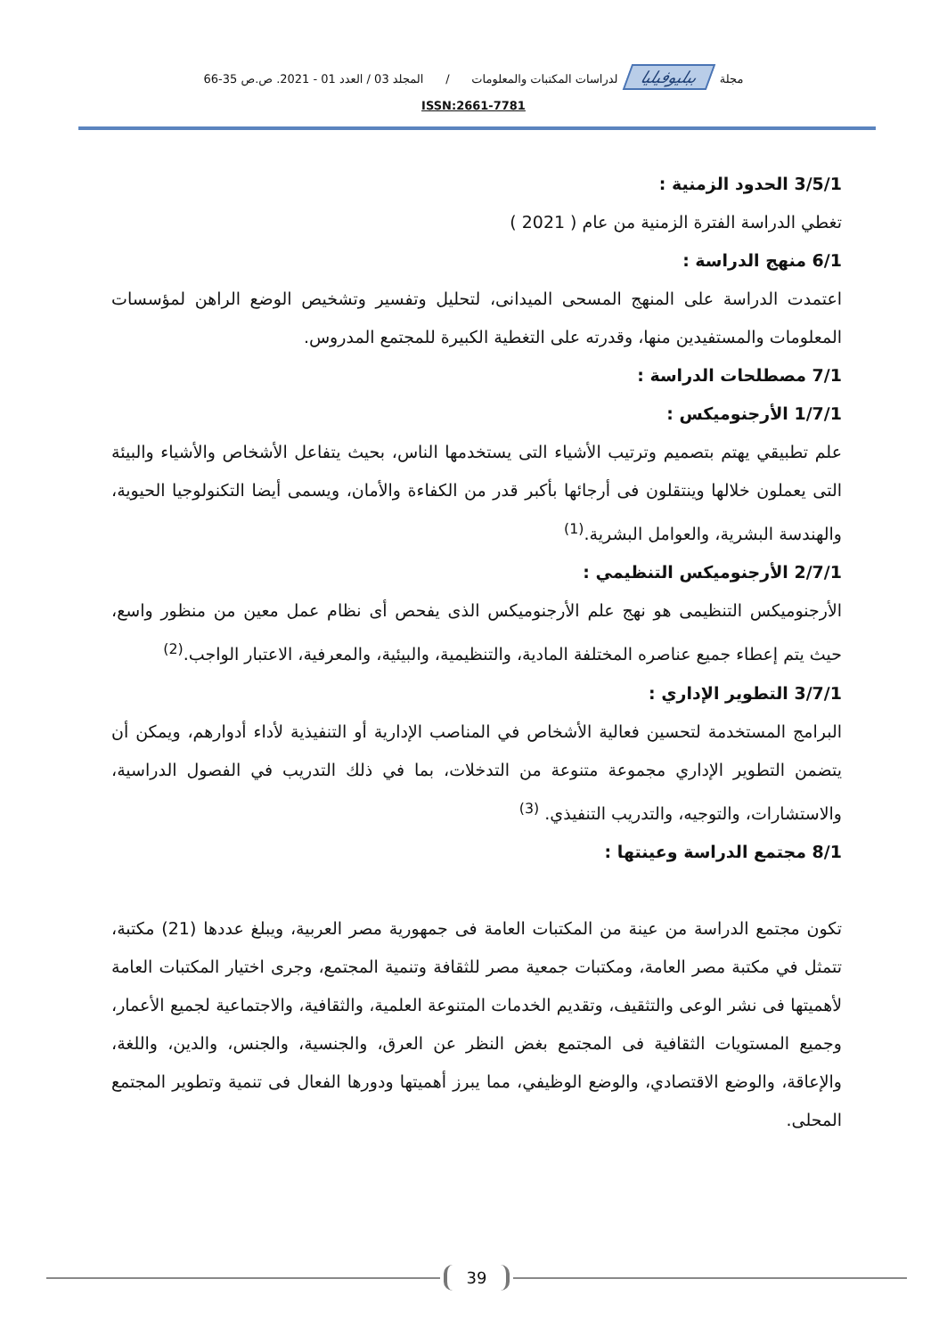مجلة ببليوفيليا لدراسات المكتبات والمعلومات / المجلد 03 / العدد 01 - 2021. ص.ص 35-66
ISSN:2661-7781
3/5/1 الحدود الزمنية :
تغطي الدراسة الفترة الزمنية من عام ( 2021 )
6/1 منهج الدراسة :
اعتمدت الدراسة على المنهج المسحى الميدانى، لتحليل وتفسير وتشخيص الوضع الراهن لمؤسسات المعلومات والمستفيدين منها، وقدرته على التغطية الكبيرة للمجتمع المدروس.
7/1 مصطلحات الدراسة :
1/7/1 الأرجنوميكس :
علم تطبيقي يهتم بتصميم وترتيب الأشياء التى يستخدمها الناس، بحيث يتفاعل الأشخاص والأشياء والبيئة التى يعملون خلالها وينتقلون فى أرجائها بأكبر قدر من الكفاءة والأمان، ويسمى أيضا التكنولوجيا الحيوية، والهندسة البشرية، والعوامل البشرية.<sup>(1)</sup>
2/7/1 الأرجنوميكس التنظيمي :
الأرجنوميكس التنظيمى هو نهج علم الأرجنوميكس الذى يفحص أى نظام عمل معين من منظور واسع، حيث يتم إعطاء جميع عناصره المختلفة المادية، والتنظيمية، والبيئية، والمعرفية، الاعتبار الواجب.<sup>(2)</sup>
3/7/1 التطوير الإداري :
البرامج المستخدمة لتحسين فعالية الأشخاص في المناصب الإدارية أو التنفيذية لأداء أدوارهم، ويمكن أن يتضمن التطوير الإداري مجموعة متنوعة من التدخلات، بما في ذلك التدريب في الفصول الدراسية، والاستشارات، والتوجيه، والتدريب التنفيذي. <sup>(3)</sup>
8/1 مجتمع الدراسة وعينتها :
تكون مجتمع الدراسة من عينة من المكتبات العامة فى جمهورية مصر العربية، ويبلغ عددها (21) مكتبة، تتمثل في مكتبة مصر العامة، ومكتبات جمعية مصر للثقافة وتنمية المجتمع، وجرى اختيار المكتبات العامة لأهميتها فى نشر الوعى والتثقيف، وتقديم الخدمات المتنوعة العلمية، والثقافية، والاجتماعية لجميع الأعمار، وجميع المستويات الثقافية فى المجتمع بغض النظر عن العرق، والجنسية، والجنس، والدين، واللغة، والإعاقة، والوضع الاقتصادي، والوضع الوظيفي، مما يبرز أهميتها ودورها الفعال فى تنمية وتطوير المجتمع المحلى.
39